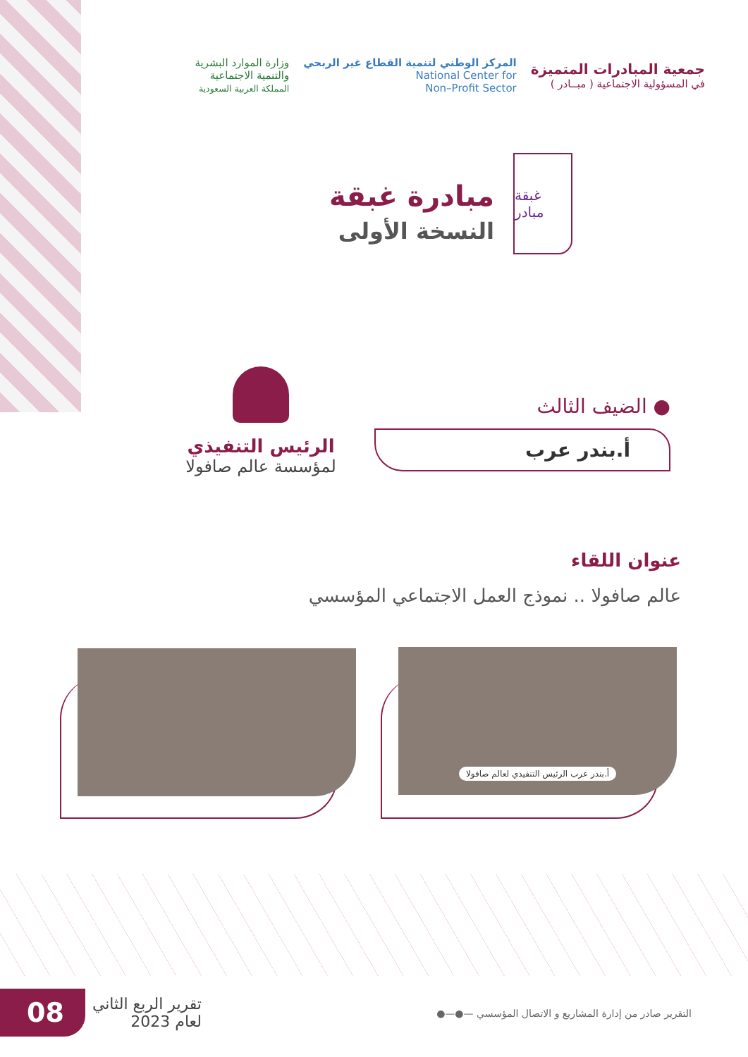جمعية المبادرات المتميزة
في المسؤولية الاجتماعية ( مبــادر )
المركز الوطني لتنمية القطاع غير الربحي
National Center for
Non–Profit Sector
وزارة الموارد البشرية
والتنمية الاجتماعية
المملكة العربية السعودية
غبقة مبادر
مبادرة غبقة
النسخة الأولى
الرئيس التنفيذي
لمؤسسة عالم صافولا
● الضيف الثالث
أ.بندر عرب
عنوان اللقاء
عالم صافولا .. نموذج العمل الاجتماعي المؤسسي
أ.بندر عرب الرئيس التنفيذي لعالم صافولا
08
تقرير الربع الثاني
لعام 2023
التقرير صادر من إدارة المشاريع و الاتصال المؤسسي —●—●